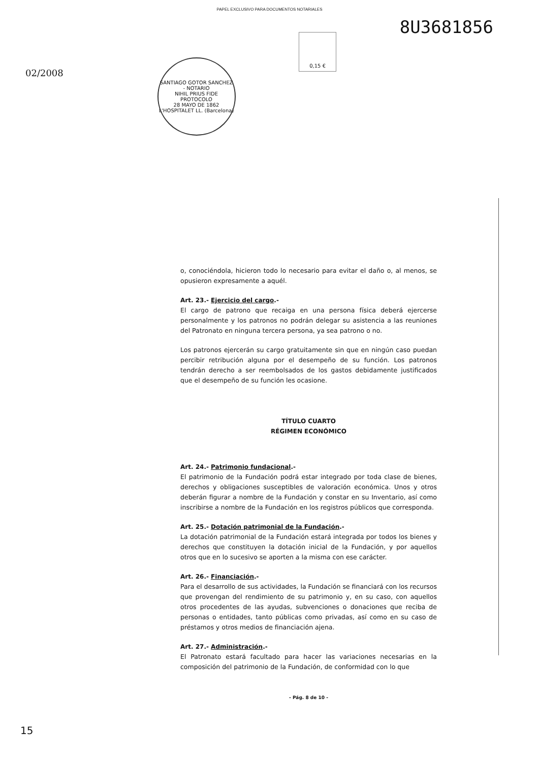PAPEL EXCLUSIVO PARA DOCUMENTOS NOTARIALES
02/2008
SANTIAGO GOTOR SANCHEZ - NOTARIO
NIHIL PRIUS FIDE
PROTOCOLO
28 MAYO DE 1862
L'HOSPITALET LL. (Barcelona)
0,15 €
8U3681856
o, conociéndola, hicieron todo lo necesario para evitar el daño o, al menos, se opusieron expresamente a aquél.
Art. 23.- Ejercicio del cargo.-
El cargo de patrono que recaiga en una persona física deberá ejercerse personalmente y los patronos no podrán delegar su asistencia a las reuniones del Patronato en ninguna tercera persona, ya sea patrono o no.
Los patronos ejercerán su cargo gratuitamente sin que en ningún caso puedan percibir retribución alguna por el desempeño de su función. Los patronos tendrán derecho a ser reembolsados de los gastos debidamente justificados que el desempeño de su función les ocasione.
TÍTULO CUARTO
RÉGIMEN ECONÓMICO
Art. 24.- Patrimonio fundacional.-
El patrimonio de la Fundación podrá estar integrado por toda clase de bienes, derechos y obligaciones susceptibles de valoración económica. Unos y otros deberán figurar a nombre de la Fundación y constar en su Inventario, así como inscribirse a nombre de la Fundación en los registros públicos que corresponda.
Art. 25.- Dotación patrimonial de la Fundación.-
La dotación patrimonial de la Fundación estará integrada por todos los bienes y derechos que constituyen la dotación inicial de la Fundación, y por aquellos otros que en lo sucesivo se aporten a la misma con ese carácter.
Art. 26.- Financiación.-
Para el desarrollo de sus actividades, la Fundación se financiará con los recursos que provengan del rendimiento de su patrimonio y, en su caso, con aquellos otros procedentes de las ayudas, subvenciones o donaciones que reciba de personas o entidades, tanto públicas como privadas, así como en su caso de préstamos y otros medios de financiación ajena.
Art. 27.- Administración.-
El Patronato estará facultado para hacer las variaciones necesarias en la composición del patrimonio de la Fundación, de conformidad con lo que
- Pág. 8 de 10 -
15